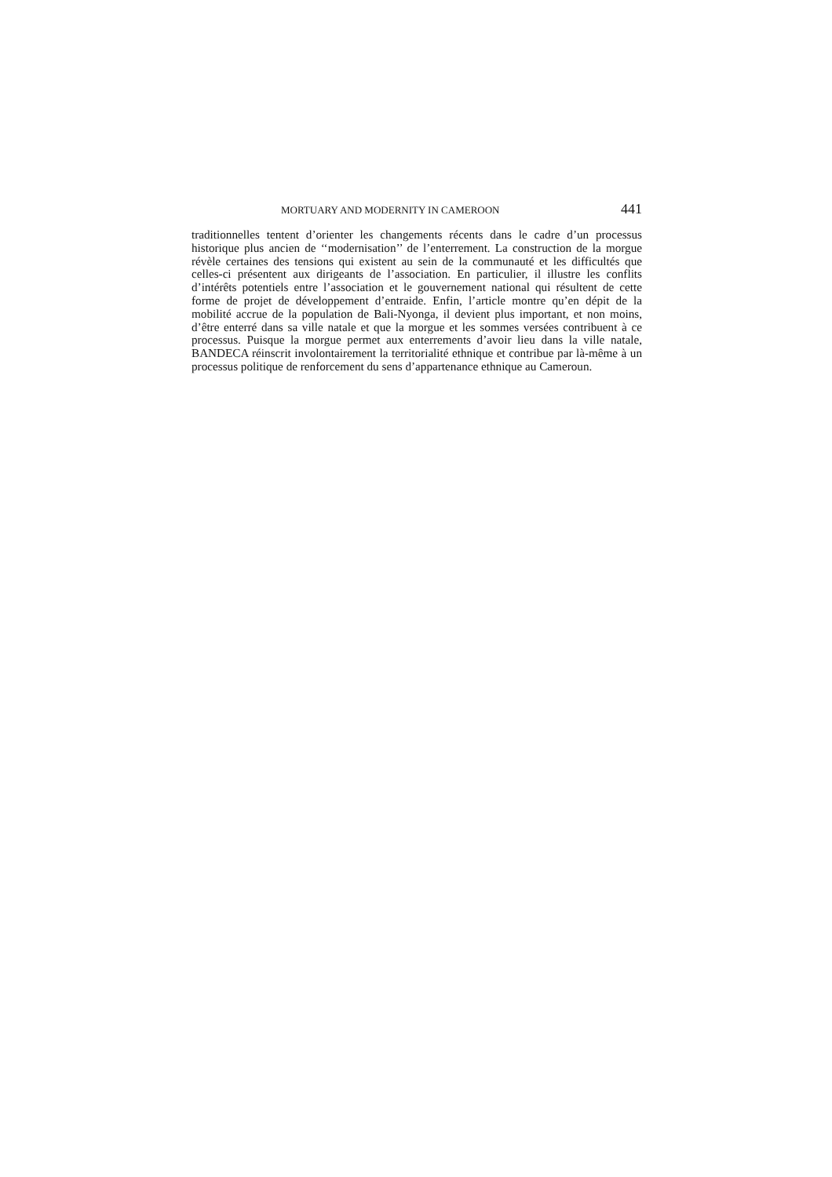MORTUARY AND MODERNITY IN CAMEROON 441
traditionnelles tentent d’orienter les changements récents dans le cadre d’un processus historique plus ancien de ‘‘modernisation’’ de l’enterrement. La construction de la morgue révèle certaines des tensions qui existent au sein de la communauté et les difficultés que celles-ci présentent aux dirigeants de l’association. En particulier, il illustre les conflits d’intérêts potentiels entre l’association et le gouvernement national qui résultent de cette forme de projet de développement d’entraide. Enfin, l’article montre qu’en dépit de la mobilité accrue de la population de Bali-Nyonga, il devient plus important, et non moins, d’être enterré dans sa ville natale et que la morgue et les sommes versées contribuent à ce processus. Puisque la morgue permet aux enterrements d’avoir lieu dans la ville natale, BANDECA réinscrit involontairement la territorialité ethnique et contribue par là-même à un processus politique de renforcement du sens d’appartenance ethnique au Cameroun.